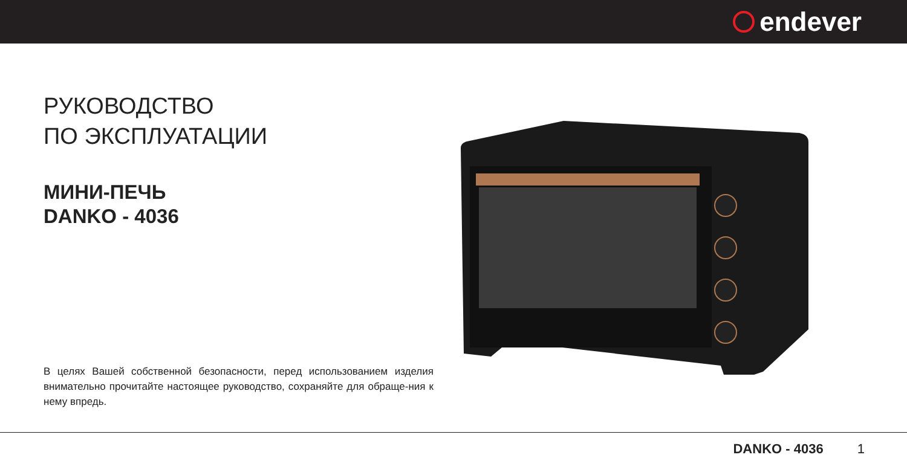endever
РУКОВОДСТВО
ПО ЭКСПЛУАТАЦИИ
МИНИ-ПЕЧЬ
DANKO - 4036
В целях Вашей собственной безопасности, перед использованием изделия внимательно прочитайте настоящее руководство, сохраняйте для обраще-ния к нему впредь.
DANKO - 4036 1